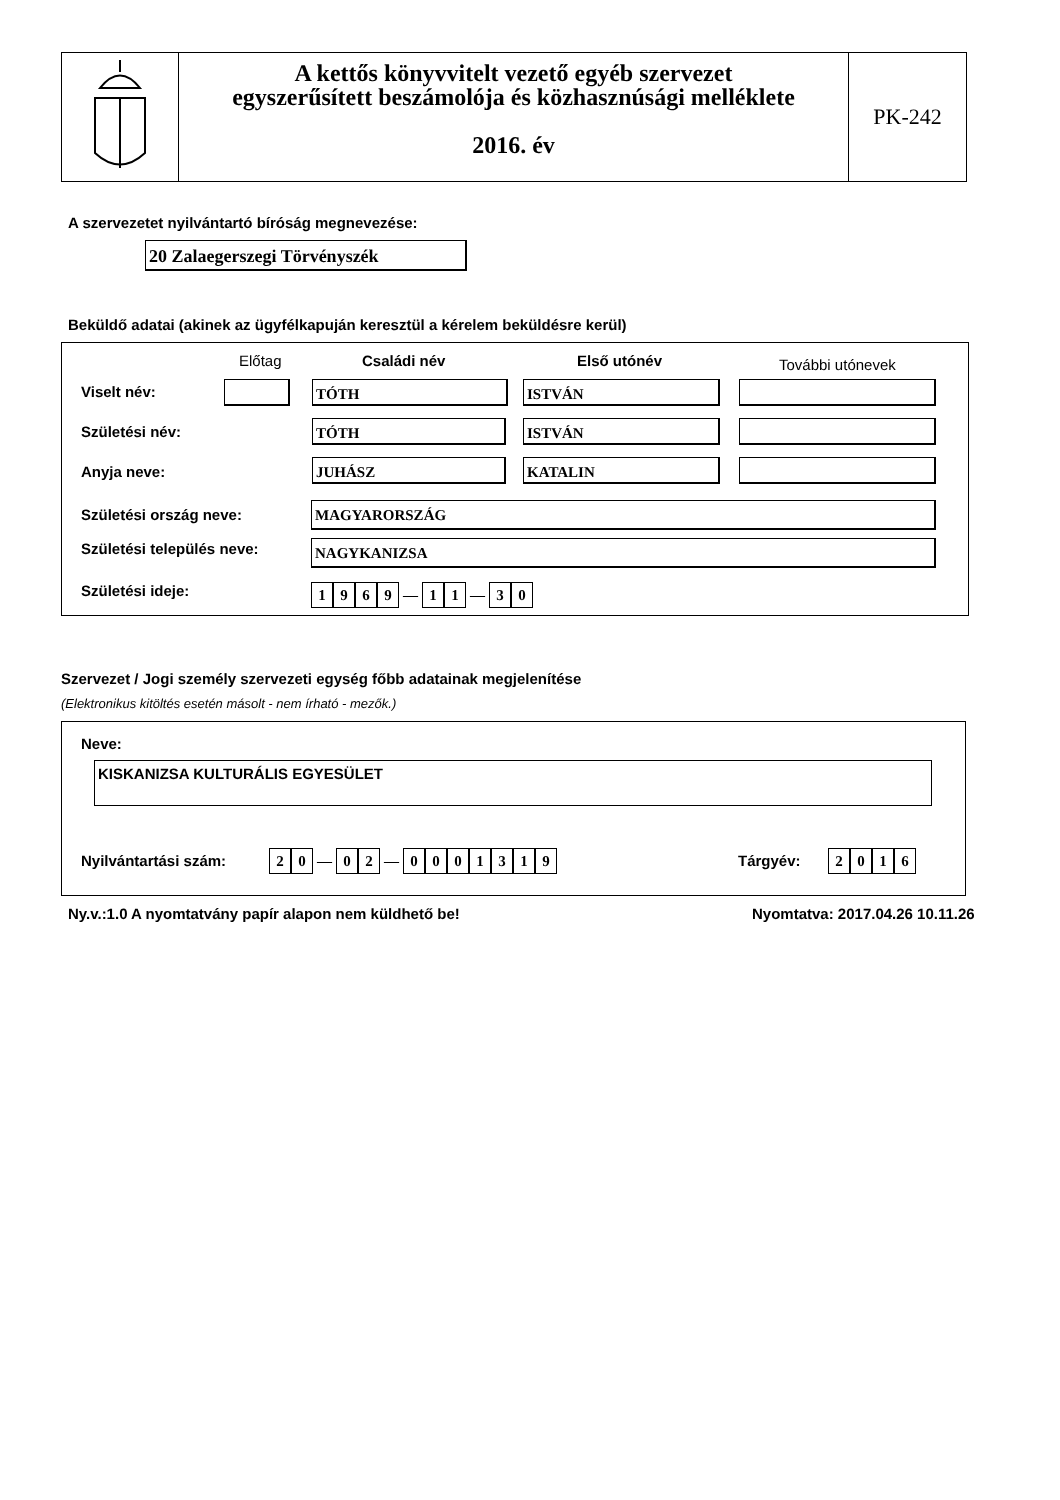A kettős könyvvitelt vezető egyéb szervezet
egyszerűsített beszámolója és közhasznúsági melléklete
2016. év
PK-242
A szervezetet nyilvántartó bíróság megnevezése:
20 Zalaegerszegi Törvényszék
Beküldő adatai (akinek az ügyfélkapuján keresztül a kérelem beküldésre kerül)
Előtag Családi név Első utónév További utónevek
Viselt név: TÓTH ISTVÁN
Születési név: TÓTH ISTVÁN
Anyja neve: JUHÁSZ KATALIN
Születési ország neve: MAGYARORSZÁG
Születési település neve: NAGYKANIZSA
Születési ideje: 1969 — 11 — 30
Szervezet / Jogi személy szervezeti egység főbb adatainak megjelenítése
(Elektronikus kitöltés esetén másolt - nem írható - mezők.)
Neve:
KISKANIZSA KULTURÁLIS EGYESÜLET
Nyilvántartási szám: 20 — 02 — 0001319 Tárgyév: 2016
Ny.v.:1.0 A nyomtatvány papír alapon nem küldhető be!
Nyomtatva: 2017.04.26 10.11.26